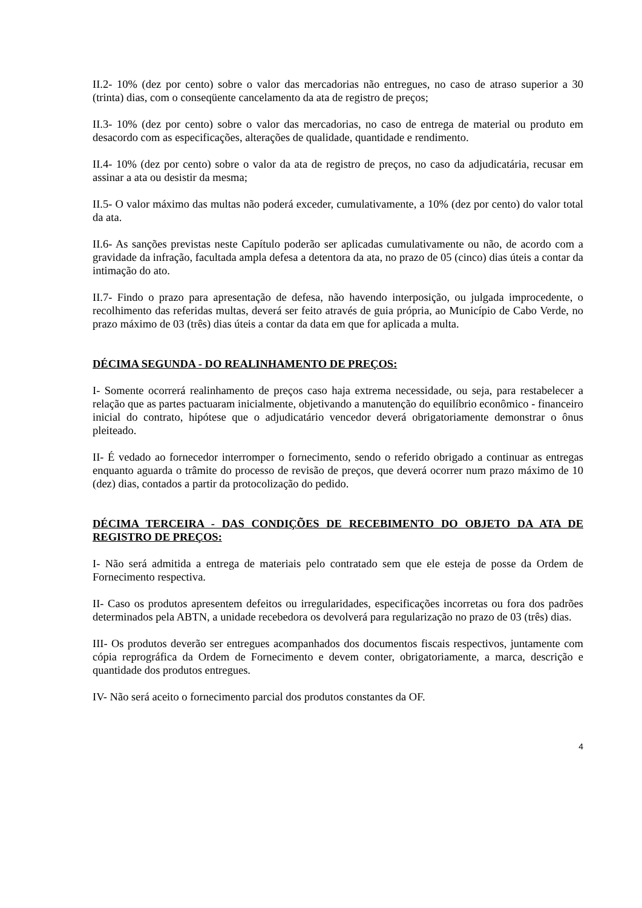II.2- 10% (dez por cento) sobre o valor das mercadorias não entregues, no caso de atraso superior a 30 (trinta) dias, com o conseqüente cancelamento da ata de registro de preços;
II.3- 10% (dez por cento) sobre o valor das mercadorias, no caso de entrega de material ou produto em desacordo com as especificações, alterações de qualidade, quantidade e rendimento.
II.4- 10% (dez por cento) sobre o valor da ata de registro de preços, no caso da adjudicatária, recusar em assinar a ata ou desistir da mesma;
II.5- O valor máximo das multas não poderá exceder, cumulativamente, a 10% (dez por cento) do valor total da ata.
II.6- As sanções previstas neste Capítulo poderão ser aplicadas cumulativamente ou não, de acordo com a gravidade da infração, facultada ampla defesa a detentora da ata, no prazo de 05 (cinco) dias úteis a contar da intimação do ato.
II.7- Findo o prazo para apresentação de defesa, não havendo interposição, ou julgada improcedente, o recolhimento das referidas multas, deverá ser feito através de guia própria, ao Município de Cabo Verde, no prazo máximo de 03 (três) dias úteis a contar da data em que for aplicada a multa.
DÉCIMA SEGUNDA - DO REALINHAMENTO DE PREÇOS:
I- Somente ocorrerá realinhamento de preços caso haja extrema necessidade, ou seja, para restabelecer a relação que as partes pactuaram inicialmente, objetivando a manutenção do equilíbrio econômico - financeiro inicial do contrato, hipótese que o adjudicatário vencedor deverá obrigatoriamente demonstrar o ônus pleiteado.
II- É vedado ao fornecedor interromper o fornecimento, sendo o referido obrigado a continuar as entregas enquanto aguarda o trâmite do processo de revisão de preços, que deverá ocorrer num prazo máximo de 10 (dez) dias, contados a partir da protocolização do pedido.
DÉCIMA TERCEIRA - DAS CONDIÇÕES DE RECEBIMENTO DO OBJETO DA ATA DE REGISTRO DE PREÇOS:
I- Não será admitida a entrega de materiais pelo contratado sem que ele esteja de posse da Ordem de Fornecimento respectiva.
II- Caso os produtos apresentem defeitos ou irregularidades, especificações incorretas ou fora dos padrões determinados pela ABTN, a unidade recebedora os devolverá para regularização no prazo de 03 (três) dias.
III- Os produtos deverão ser entregues acompanhados dos documentos fiscais respectivos, juntamente com cópia reprográfica da Ordem de Fornecimento e devem conter, obrigatoriamente, a marca, descrição e quantidade dos produtos entregues.
IV- Não será aceito o fornecimento parcial dos produtos constantes da OF.
4